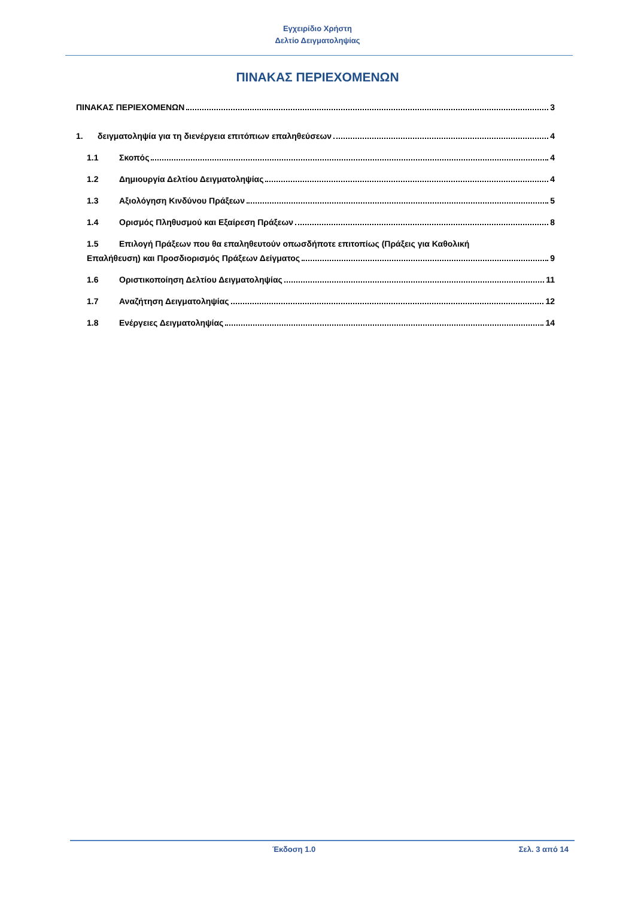Εγχειρίδιο Χρήστη
Δελτίο Δειγματοληψίας
ΠΙΝΑΚΑΣ ΠΕΡΙΕΧΟΜΕΝΩΝ
ΠΙΝΑΚΑΣ ΠΕΡΙΕΧΟΜΕΝΩΝ 3
1. δειγματοληψία για τη διενέργεια επιτόπιων επαληθεύσεων 4
1.1 Σκοπός 4
1.2 Δημιουργία Δελτίου Δειγματοληψίας 4
1.3 Αξιολόγηση Κινδύνου Πράξεων 5
1.4 Ορισμός Πληθυσμού και Εξαίρεση Πράξεων 8
1.5 Επιλογή Πράξεων που θα επαληθευτούν οπωσδήποτε επιτοπίως (Πράξεις για Καθολική
Επαλήθευση) και Προσδιορισμός Πράξεων Δείγματος 9
1.6 Οριστικοποίηση Δελτίου Δειγματοληψίας 11
1.7 Αναζήτηση Δειγματοληψίας 12
1.8 Ενέργειες Δειγματοληψίας 14
Έκδοση 1.0 Σελ. 3 από 14